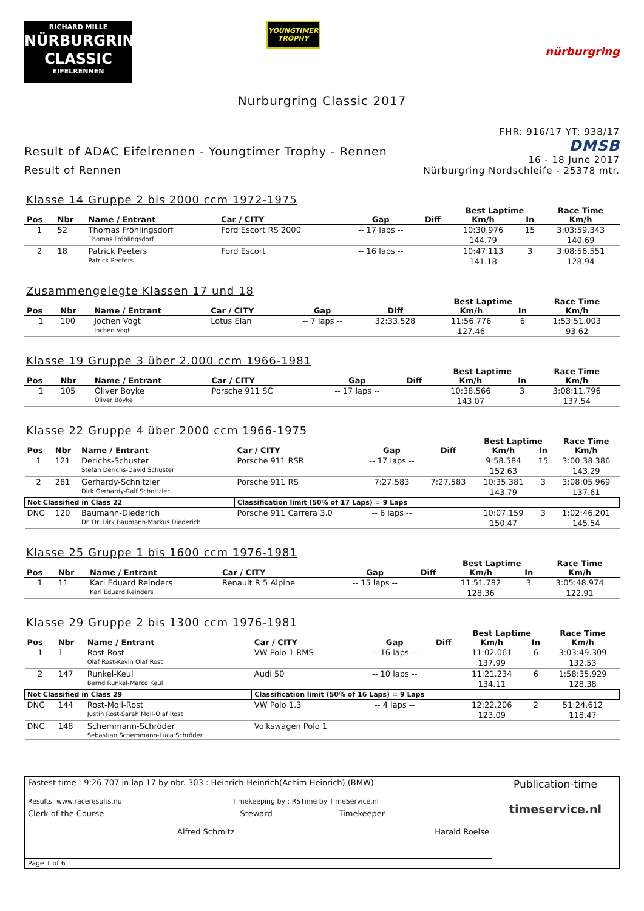RICHARD MILLE
NÜRBURGRING
CLASSIC
EIFELRENNEN
YOUNGTIMER
TROPHY
nürburgring
Nurburgring Classic 2017
Result of ADAC Eifelrennen - Youngtimer Trophy - Rennen
Result of Rennen
FHR: 916/17 YT: 938/17
DMSB
16 - 18 June 2017
Nürburgring Nordschleife - 25378 mtr.
Klasse 14 Gruppe 2 bis 2000 ccm 1972-1975
| | | | | | | Best Laptime | | Race Time |
| --- | --- | --- | --- | --- | --- | --- | --- | --- |
| Pos | Nbr | Name / Entrant | Car / CITY | Gap | Diff | Km/h | In | Km/h |
| 1 | 52 | Thomas Fröhlingsdorf | Ford Escort RS 2000 | -- 17 laps -- | | 10:30.976 | 15 | 3:03:59.343 |
| | | Thomas Fröhlingsdorf | | | | 144.79 | | 140.69 |
| 2 | 18 | Patrick Peeters | Ford Escort | -- 16 laps -- | | 10:47.113 | 3 | 3:08:56.551 |
| | | Patrick Peeters | | | | 141.18 | | 128.94 |
Zusammengelegte Klassen 17 und 18
| | | | | | | Best Laptime | | Race Time |
| --- | --- | --- | --- | --- | --- | --- | --- | --- |
| Pos | Nbr | Name / Entrant | Car / CITY | Gap | Diff | Km/h | In | Km/h |
| 1 | 100 | Jochen Vogt | Lotus Elan | -- 7 laps -- | 32:33.528 | 11:56.776 | 6 | 1:53:51.003 |
| | | Jochen Vogt | | | | 127.46 | | 93.62 |
Klasse 19 Gruppe 3 über 2.000 ccm 1966-1981
| | | | | | | Best Laptime | | Race Time |
| --- | --- | --- | --- | --- | --- | --- | --- | --- |
| Pos | Nbr | Name / Entrant | Car / CITY | Gap | Diff | Km/h | In | Km/h |
| 1 | 105 | Oliver Boyke | Porsche 911 SC | -- 17 laps -- | | 10:38.566 | 3 | 3:08:11.796 |
| | | Oliver Boyke | | | | 143.07 | | 137.54 |
Klasse 22 Gruppe 4 über 2000 ccm 1966-1975
| | | | | | | Best Laptime | | Race Time |
| --- | --- | --- | --- | --- | --- | --- | --- | --- |
| Pos | Nbr | Name / Entrant | Car / CITY | Gap | Diff | Km/h | In | Km/h |
| 1 | 121 | Derichs-Schuster | Porsche 911 RSR | -- 17 laps -- | | 9:58.584 | 15 | 3:00:38.386 |
| | | Stefan Derichs-David Schuster | | | | 152.63 | | 143.29 |
| 2 | 281 | Gerhardy-Schnitzler | Porsche 911 RS | 7:27.583 | 7:27.583 | 10:35.381 | 3 | 3:08:05.969 |
| | | Dirk Gerhardy-Ralf Schnitzler | | | | 143.79 | | 137.61 |
| Not Classified in Class 22 | | | Classification limit (50% of 17 Laps) = 9 Laps | | | | | |
| DNC | 120 | Baumann-Diederich | Porsche 911 Carrera 3.0 | -- 6 laps -- | | 10:07.159 | 3 | 1:02:46.201 |
| | | Dr. Dr. Dirk Baumann-Markus Diederich | | | | 150.47 | | 145.54 |
Klasse 25 Gruppe 1 bis 1600 ccm 1976-1981
| | | | | | | Best Laptime | | Race Time |
| --- | --- | --- | --- | --- | --- | --- | --- | --- |
| Pos | Nbr | Name / Entrant | Car / CITY | Gap | Diff | Km/h | In | Km/h |
| 1 | 11 | Karl Eduard Reinders | Renault R 5 Alpine | -- 15 laps -- | | 11:51.782 | 3 | 3:05:48.974 |
| | | Karl Eduard Reinders | | | | 128.36 | | 122.91 |
Klasse 29 Gruppe 2 bis 1300 ccm 1976-1981
| | | | | | | Best Laptime | | Race Time |
| --- | --- | --- | --- | --- | --- | --- | --- | --- |
| Pos | Nbr | Name / Entrant | Car / CITY | Gap | Diff | Km/h | In | Km/h |
| 1 | 1 | Rost-Rost | VW Polo 1 RMS | -- 16 laps -- | | 11:02.061 | 6 | 3:03:49.309 |
| | | Olaf Rost-Kevin Olaf Rost | | | | 137.99 | | 132.53 |
| 2 | 147 | Runkel-Keul | Audi 50 | -- 10 laps -- | | 11:21.234 | 6 | 1:58:35.929 |
| | | Bernd Runkel-Marco Keul | | | | 134.11 | | 128.38 |
| Not Classified in Class 29 | | | Classification limit (50% of 16 Laps) = 9 Laps | | | | | |
| DNC | 144 | Rost-Moll-Rost | VW Polo 1.3 | -- 4 laps -- | | 12:22.206 | 2 | 51:24.612 |
| | | Justin Rost-Sarah Moll-Olaf Rost | | | | 123.09 | | 118.47 |
| DNC | 148 | Schemmann-Schröder | Volkswagen Polo 1 | | | | | |
| | | Sebastian Schemmann-Luca Schröder | | | | | | |
| Fastest time : 9:26.707 in lap 17 by nbr. 303 : Heinrich-Heinrich(Achim Heinrich) (BMW) Results: www.raceresults.nu Timekeeping by : RSTime by TimeService.nl | | | Publication-time timeservice.nl |
| Clerk of the Course Alfred Schmitz | Steward | Timekeeper Harald Roelse | |
| Page 1 of 6 | | | |